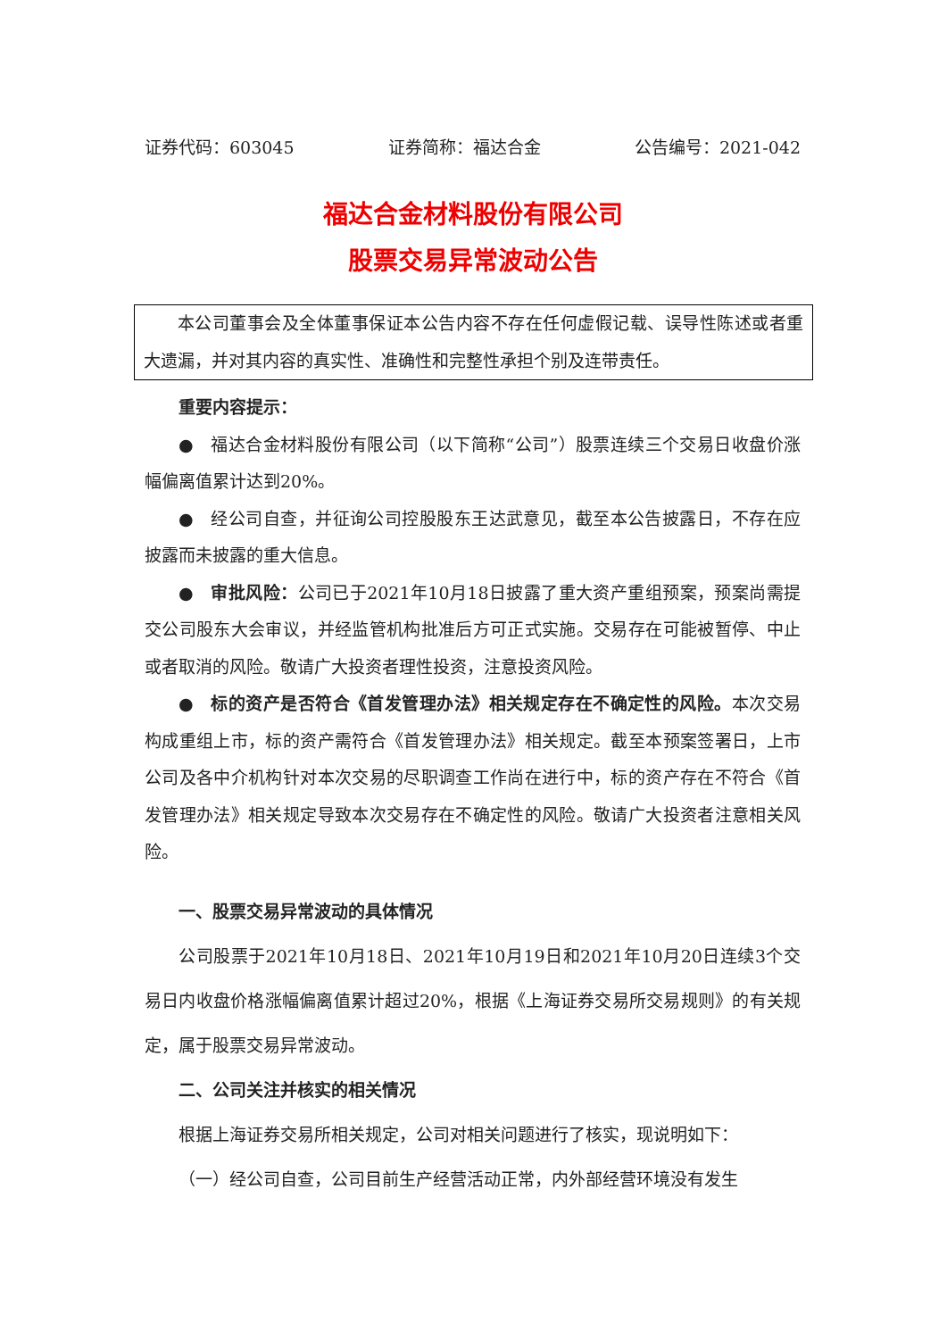证券代码：603045 证券简称：福达合金 公告编号：2021-042
福达合金材料股份有限公司
股票交易异常波动公告
本公司董事会及全体董事保证本公告内容不存在任何虚假记载、误导性陈述或者重大遗漏，并对其内容的真实性、准确性和完整性承担个别及连带责任。
重要内容提示：
●　福达合金材料股份有限公司（以下简称“公司”）股票连续三个交易日收盘价涨幅偏离值累计达到20%。
●　经公司自查，并征询公司控股股东王达武意见，截至本公告披露日，不存在应披露而未披露的重大信息。
●　审批风险：公司已于2021年10月18日披露了重大资产重组预案，预案尚需提交公司股东大会审议，并经监管机构批准后方可正式实施。交易存在可能被暂停、中止或者取消的风险。敬请广大投资者理性投资，注意投资风险。
●　标的资产是否符合《首发管理办法》相关规定存在不确定性的风险。本次交易构成重组上市，标的资产需符合《首发管理办法》相关规定。截至本预案签署日，上市公司及各中介机构针对本次交易的尽职调查工作尚在进行中，标的资产存在不符合《首发管理办法》相关规定导致本次交易存在不确定性的风险。敬请广大投资者注意相关风险。
一、股票交易异常波动的具体情况
公司股票于2021年10月18日、2021年10月19日和2021年10月20日连续3个交易日内收盘价格涨幅偏离值累计超过20%，根据《上海证券交易所交易规则》的有关规定，属于股票交易异常波动。
二、公司关注并核实的相关情况
根据上海证券交易所相关规定，公司对相关问题进行了核实，现说明如下：
（一）经公司自查，公司目前生产经营活动正常，内外部经营环境没有发生